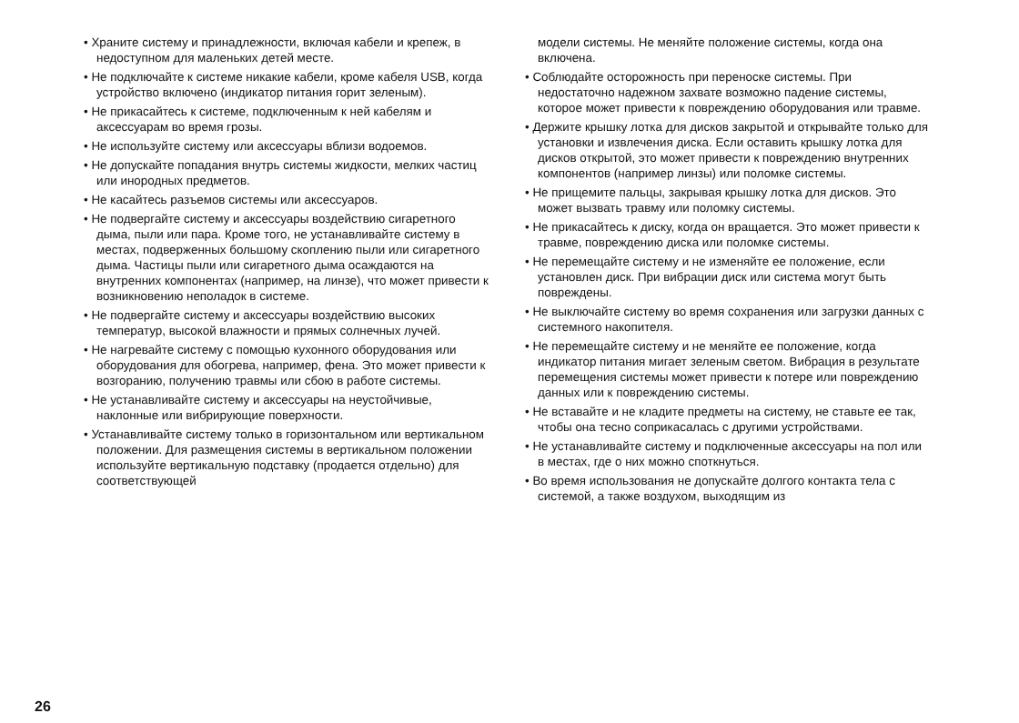• Храните систему и принадлежности, включая кабели и крепеж, в недоступном для маленьких детей месте.
• Не подключайте к системе никакие кабели, кроме кабеля USB, когда устройство включено (индикатор питания горит зеленым).
• Не прикасайтесь к системе, подключенным к ней кабелям и аксессуарам во время грозы.
• Не используйте систему или аксессуары вблизи водоемов.
• Не допускайте попадания внутрь системы жидкости, мелких частиц или инородных предметов.
• Не касайтесь разъемов системы или аксессуаров.
• Не подвергайте систему и аксессуары воздействию сигаретного дыма, пыли или пара. Кроме того, не устанавливайте систему в местах, подверженных большому скоплению пыли или сигаретного дыма. Частицы пыли или сигаретного дыма осаждаются на внутренних компонентах (например, на линзе), что может привести к возникновению неполадок в системе.
• Не подвергайте систему и аксессуары воздействию высоких температур, высокой влажности и прямых солнечных лучей.
• Не нагревайте систему с помощью кухонного оборудования или оборудования для обогрева, например, фена. Это может привести к возгоранию, получению травмы или сбою в работе системы.
• Не устанавливайте систему и аксессуары на неустойчивые, наклонные или вибрирующие поверхности.
• Устанавливайте систему только в горизонтальном или вертикальном положении. Для размещения системы в вертикальном положении используйте вертикальную подставку (продается отдельно) для соответствующей
модели системы. Не меняйте положение системы, когда она включена.
• Соблюдайте осторожность при переноске системы. При недостаточно надежном захвате возможно падение системы, которое может привести к повреждению оборудования или травме.
• Держите крышку лотка для дисков закрытой и открывайте только для установки и извлечения диска. Если оставить крышку лотка для дисков открытой, это может привести к повреждению внутренних компонентов (например линзы) или поломке системы.
• Не прищемите пальцы, закрывая крышку лотка для дисков. Это может вызвать травму или поломку системы.
• Не прикасайтесь к диску, когда он вращается. Это может привести к травме, повреждению диска или поломке системы.
• Не перемещайте систему и не изменяйте ее положение, если установлен диск. При вибрации диск или система могут быть повреждены.
• Не выключайте систему во время сохранения или загрузки данных с системного накопителя.
• Не перемещайте систему и не меняйте ее положение, когда индикатор питания мигает зеленым светом. Вибрация в результате перемещения системы может привести к потере или повреждению данных или к повреждению системы.
• Не вставайте и не кладите предметы на систему, не ставьте ее так, чтобы она тесно соприкасалась с другими устройствами.
• Не устанавливайте систему и подключенные аксессуары на пол или в местах, где о них можно споткнуться.
• Во время использования не допускайте долгого контакта тела с системой, а также воздухом, выходящим из
26